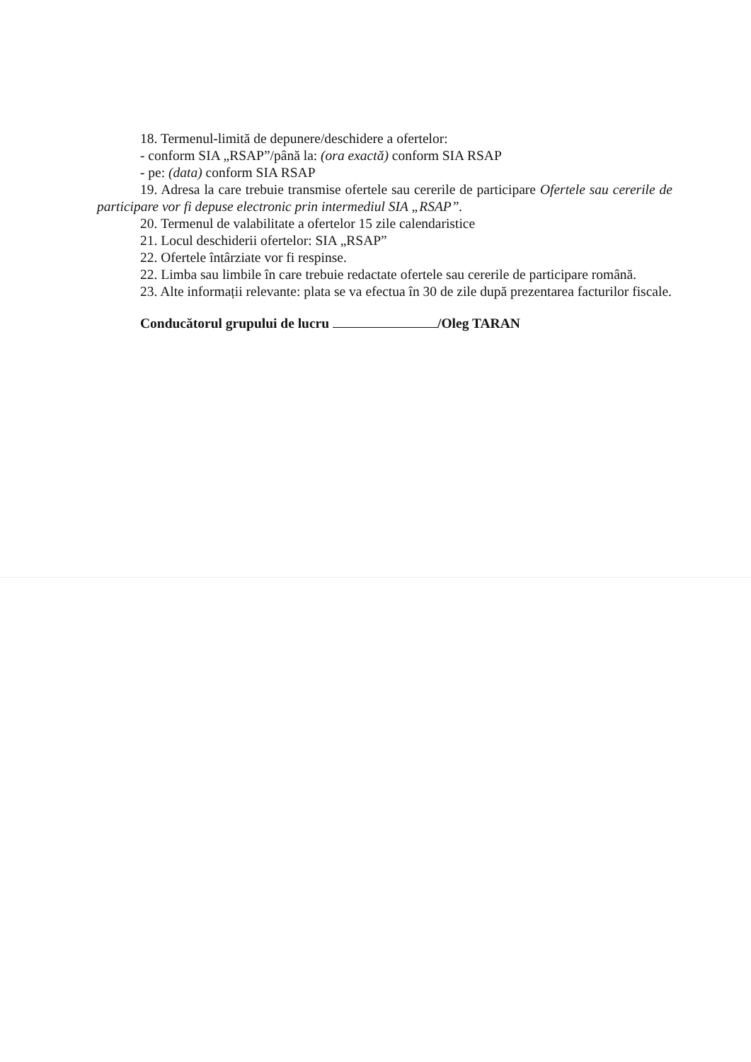18. Termenul-limită de depunere/deschidere a ofertelor:
- conform SIA „RSAP”/până la: (ora exactă) conform SIA RSAP
- pe: (data) conform SIA RSAP
19. Adresa la care trebuie transmise ofertele sau cererile de participare Ofertele sau cererile de participare vor fi depuse electronic prin intermediul SIA „RSAP”.
20. Termenul de valabilitate a ofertelor 15 zile calendaristice
21. Locul deschiderii ofertelor: SIA „RSAP”
22. Ofertele întârziate vor fi respinse.
22. Limba sau limbile în care trebuie redactate ofertele sau cererile de participare română.
23. Alte informații relevante: plata se va efectua în 30 de zile după prezentarea facturilor fiscale.
Conducătorul grupului de lucru /Oleg TARAN